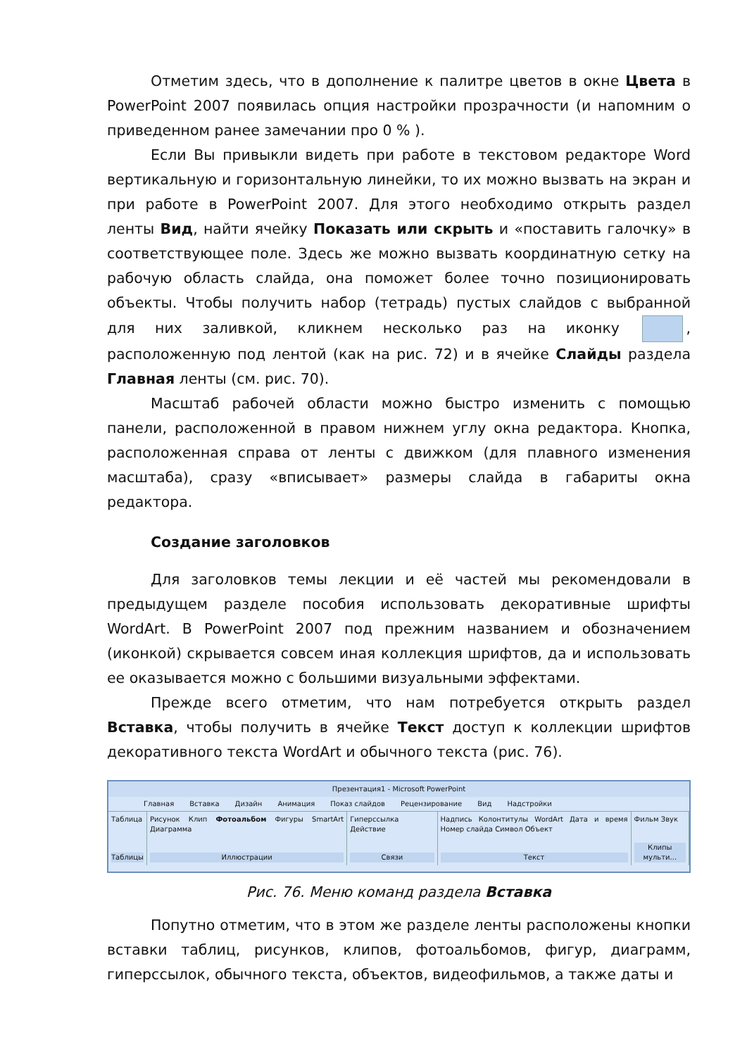Отметим здесь, что в дополнение к палитре цветов в окне Цвета в PowerPoint 2007 появилась опция настройки прозрачности (и напомним о приведенном ранее замечании про 0 % ).
Если Вы привыкли видеть при работе в текстовом редакторе Word вертикальную и горизонтальную линейки, то их можно вызвать на экран и при работе в PowerPoint 2007. Для этого необходимо открыть раздел ленты Вид, найти ячейку Показать или скрыть и «поставить галочку» в соответствующее поле. Здесь же можно вызвать координатную сетку на рабочую область слайда, она поможет более точно позиционировать объекты. Чтобы получить набор (тетрадь) пустых слайдов с выбранной для них заливкой, кликнем несколько раз на иконку , расположенную под лентой (как на рис. 72) и в ячейке Слайды раздела Главная ленты (см. рис. 70).
Масштаб рабочей области можно быстро изменить с помощью панели, расположенной в правом нижнем углу окна редактора. Кнопка, расположенная справа от ленты с движком (для плавного изменения масштаба), сразу «вписывает» размеры слайда в габариты окна редактора.
Создание заголовков
Для заголовков темы лекции и её частей мы рекомендовали в предыдущем разделе пособия использовать декоративные шрифты WordArt. В PowerPoint 2007 под прежним названием и обозначением (иконкой) скрывается совсем иная коллекция шрифтов, да и использовать ее оказывается можно с большими визуальными эффектами.
Прежде всего отметим, что нам потребуется открыть раздел Вставка, чтобы получить в ячейке Текст доступ к коллекции шрифтов декоративного текста WordArt и обычного текста (рис. 76).
Презентация1 - Microsoft PowerPoint
Главная Вставка Дизайн Анимация Показ слайдов Рецензирование Вид Надстройки
Таблица
Таблицы
Рисунок Клип Фотоальбом Фигуры SmartArt Диаграмма
Иллюстрации
Гиперссылка Действие
Связи
Надпись Колонтитулы WordArt Дата и время Номер слайда Символ Объект
Текст
Фильм Звук
Клипы мульти...
Рис. 76. Меню команд раздела Вставка
Попутно отметим, что в этом же разделе ленты расположены кнопки вставки таблиц, рисунков, клипов, фотоальбомов, фигур, диаграмм, гиперссылок, обычного текста, объектов, видеофильмов, а также даты и